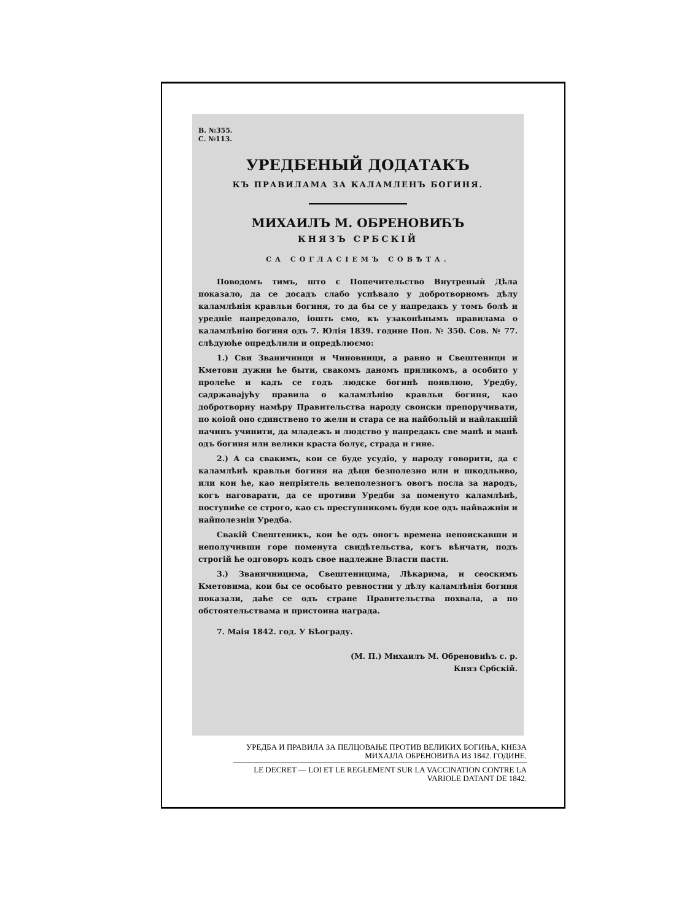В. №355.
С. №113.
УРЕДБЕНЫЙ ДОДАТАКЪ
КЪ ПРАВИЛАМА ЗА КАЛАМЛЕНЪ БОГИНЯ.
МИХАИЛЪ М. ОБРЕНОВИЋЪ
КНЯЗЪ СРБСКІЙ
СА СОГЛАСІЕМЪ СОВѢТА.
Поводомъ тимъ, што є Попечительство Внутреныѝ Дѣла показало, да се досадъ слабо успѣвало у добротворномъ дѣлу каламлѣнія кравльи богиня, то да бы се у напредакъ у томъ болѣ и уредніе напредовало, іошть смо, къ узаконѣнымъ правилама о каламлѣнію богиня одъ 7. Юлія 1839. године Поп. № 350. Сов. № 77. слѣдуюће опредѣлили и опредѣлюємо:
1.) Сви Званичници и Чиновници, а равно и Свештеници и Кметови дужни ће быти, свакомъ даномъ приликомъ, а особито у пролеће и кадъ се годъ людске богинѣ появлюю, Уредбу, садржавајућу правила о каламлѣнію кравльи богиня, као добротворну намѣру Правительства народу свонски препоручивати, по коіой оно єдинствено то жели и стара се на найбольій и найлакшій начинъ учинити, да младежъ и людство у напредакъ све манѣ и манѣ одъ богиня или велики краста болує, страда и гине.
2.) А са свакимъ, кои се буде усудіо, у народу говорити, да є каламлѣнѣ кравльи богиня на дѣци безполезно или и шкодльиво, или кои ће, као непріятель велеполезногъ овогъ посла за народъ, когъ наговарати, да се противи Уредби за поменуто каламлѣнѣ, поступиће се строго, као съ преступникомъ буди кое одъ найважніи и найполезніи Уредба.
Свакій Свештеникъ, кои ће одъ оногъ времена непоискавши и неполучивши горе поменута свидѣтельства, когъ вѣнчати, подъ строгій ће одговоръ кодъ свое надлежне Власти пасти.
3.) Званичницима, Свештеницима, Лѣкарима, и сеоскимъ Кметовима, кои бы се особыто ревностни у дѣлу каламлѣнія богиня показали, даће се одъ стране Правительства похвала, а по обстоятельствама и пристоина награда.
7. Маія 1842. год. У Бѣограду.
(М. П.) Михаилъ М. Обреновићъ с. р.
Княз Србскій.
УРЕДБА И ПРАВИЛА ЗА ПЕЛЦОВАЊЕ ПРОТИВ ВЕЛИКИХ БОГИЊА, КНЕЗА МИХАЈЛА ОБРЕНОВИЋА ИЗ 1842. ГОДИНЕ.
LE DECRET — LOI ET LE REGLEMENT SUR LA VACCINATION CONTRE LA VARIOLE DATANT DE 1842.